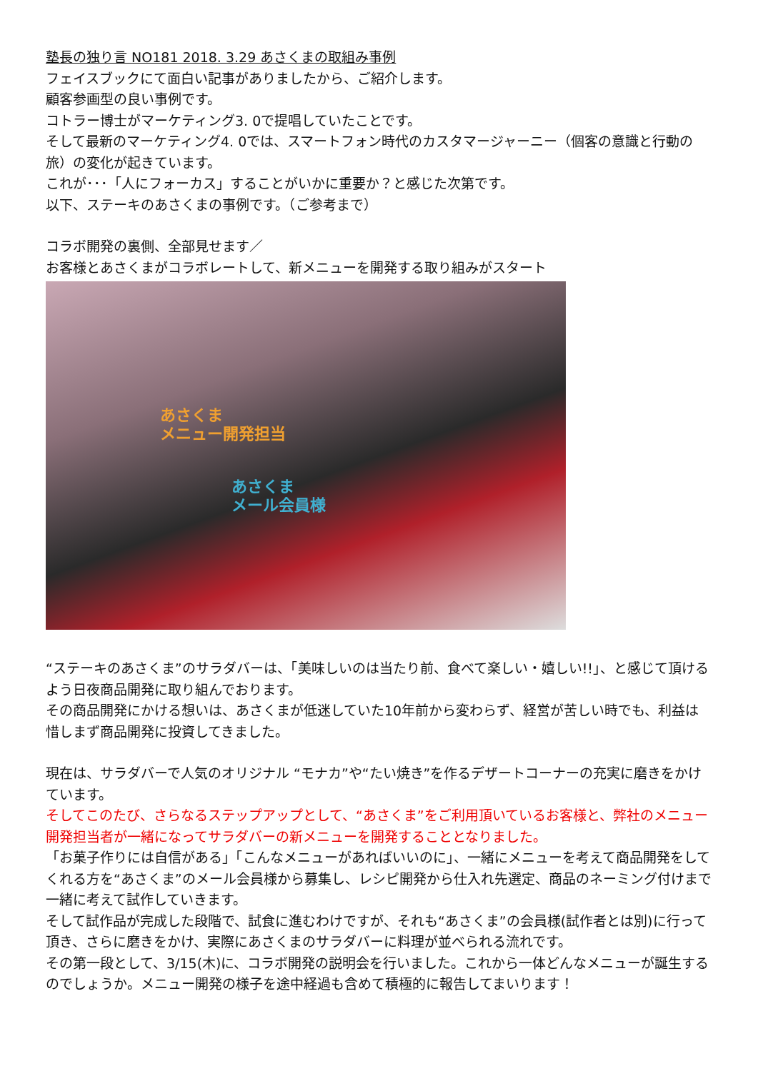塾長の独り言 NO181 2018. 3.29 あさくまの取組み事例
フェイスブックにて面白い記事がありましたから、ご紹介します。
顧客参画型の良い事例です。
コトラー博士がマーケティング3. 0で提唱していたことです。
そして最新のマーケティング4. 0では、スマートフォン時代のカスタマージャーニー（個客の意識と行動の旅）の変化が起きています。
これが･･･「人にフォーカス」することがいかに重要か？と感じた次第です。
以下、ステーキのあさくまの事例です。（ご参考まで）
コラボ開発の裏側、全部見せます／
お客様とあさくまがコラボレートして、新メニューを開発する取り組みがスタート
あさくま
メニュー開発担当
あさくま
メール会員様
“ステーキのあさくま”のサラダバーは、「美味しいのは当たり前、食べて楽しい・嬉しい!!」、と感じて頂けるよう日夜商品開発に取り組んでおります。
その商品開発にかける想いは、あさくまが低迷していた10年前から変わらず、経営が苦しい時でも、利益は惜しまず商品開発に投資してきました。
現在は、サラダバーで人気のオリジナル “モナカ”や“たい焼き”を作るデザートコーナーの充実に磨きをかけています。
そしてこのたび、さらなるステップアップとして、“あさくま”をご利用頂いているお客様と、弊社のメニュー開発担当者が一緒になってサラダバーの新メニューを開発することとなりました。
「お菓子作りには自信がある」「こんなメニューがあればいいのに」、一緒にメニューを考えて商品開発をしてくれる方を“あさくま”のメール会員様から募集し、レシピ開発から仕入れ先選定、商品のネーミング付けまで一緒に考えて試作していきます。
そして試作品が完成した段階で、試食に進むわけですが、それも“あさくま”の会員様(試作者とは別)に行って頂き、さらに磨きをかけ、実際にあさくまのサラダバーに料理が並べられる流れです。
その第一段として、3/15(木)に、コラボ開発の説明会を行いました。これから一体どんなメニューが誕生するのでしょうか。メニュー開発の様子を途中経過も含めて積極的に報告してまいります！